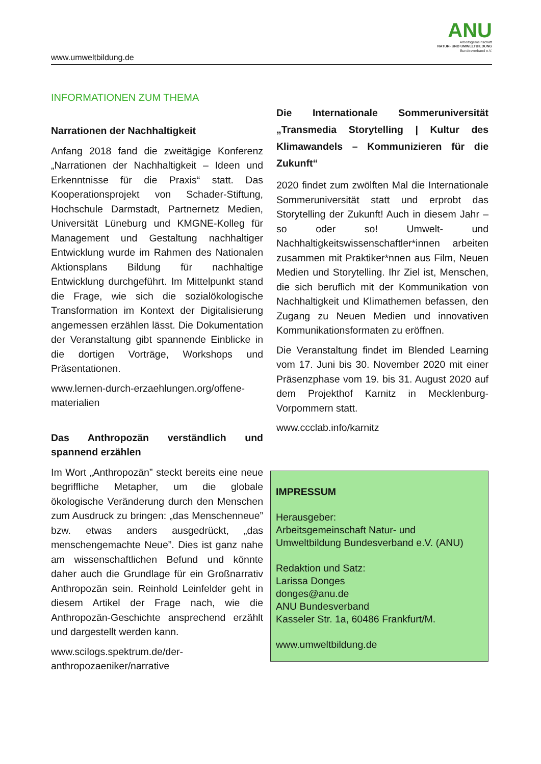www.umweltbildung.de
ANU
Arbeitsgemeinschaft
NATUR- UND UMWELTBILDUNG
Bundesverband e.V.
INFORMATIONEN ZUM THEMA
Narrationen der Nachhaltigkeit
Anfang 2018 fand die zweitägige Konferenz „Narrationen der Nachhaltigkeit – Ideen und Erkenntnisse für die Praxis“ statt. Das Kooperationsprojekt von Schader-Stiftung, Hochschule Darmstadt, Partnernetz Medien, Universität Lüneburg und KMGNE-Kolleg für Management und Gestaltung nachhaltiger Entwicklung wurde im Rahmen des Nationalen Aktionsplans Bildung für nachhaltige Entwicklung durchgeführt. Im Mittelpunkt stand die Frage, wie sich die sozialökologische Transformation im Kontext der Digitalisierung angemessen erzählen lässt. Die Dokumentation der Veranstaltung gibt spannende Einblicke in die dortigen Vorträge, Workshops und Präsentationen.
www.lernen-durch-erzaehlungen.org/offene-materialien
Das Anthropozän verständlich und spannend erzählen
Im Wort „Anthropozän” steckt bereits eine neue begriffliche Metapher, um die globale ökologische Veränderung durch den Menschen zum Ausdruck zu bringen: „das Menschenneue” bzw. etwas anders ausgedrückt, „das menschengemachte Neue”. Dies ist ganz nahe am wissenschaftlichen Befund und könnte daher auch die Grundlage für ein Großnarrativ Anthropozän sein. Reinhold Leinfelder geht in diesem Artikel der Frage nach, wie die Anthropozän-Geschichte ansprechend erzählt und dargestellt werden kann.
www.scilogs.spektrum.de/der-anthropozaeniker/narrative
Die Internationale Sommeruniversität „Transmedia Storytelling | Kultur des Klimawandels – Kommunizieren für die Zukunft“
2020 findet zum zwölften Mal die Internationale Sommeruniversität statt und erprobt das Storytelling der Zukunft! Auch in diesem Jahr – so oder so! Umwelt- und Nachhaltigkeitswissenschaftler*innen arbeiten zusammen mit Praktiker*nnen aus Film, Neuen Medien und Storytelling. Ihr Ziel ist, Menschen, die sich beruflich mit der Kommunikation von Nachhaltigkeit und Klimathemen befassen, den Zugang zu Neuen Medien und innovativen Kommunikationsformaten zu eröffnen.
Die Veranstaltung findet im Blended Learning vom 17. Juni bis 30. November 2020 mit einer Präsenzphase vom 19. bis 31. August 2020 auf dem Projekthof Karnitz in Mecklenburg-Vorpommern statt.
www.ccclab.info/karnitz
IMPRESSUM
Herausgeber:
Arbeitsgemeinschaft Natur- und Umweltbildung Bundesverband e.V. (ANU)
Redaktion und Satz:
Larissa Donges
donges@anu.de
ANU Bundesverband
Kasseler Str. 1a, 60486 Frankfurt/M.
www.umweltbildung.de